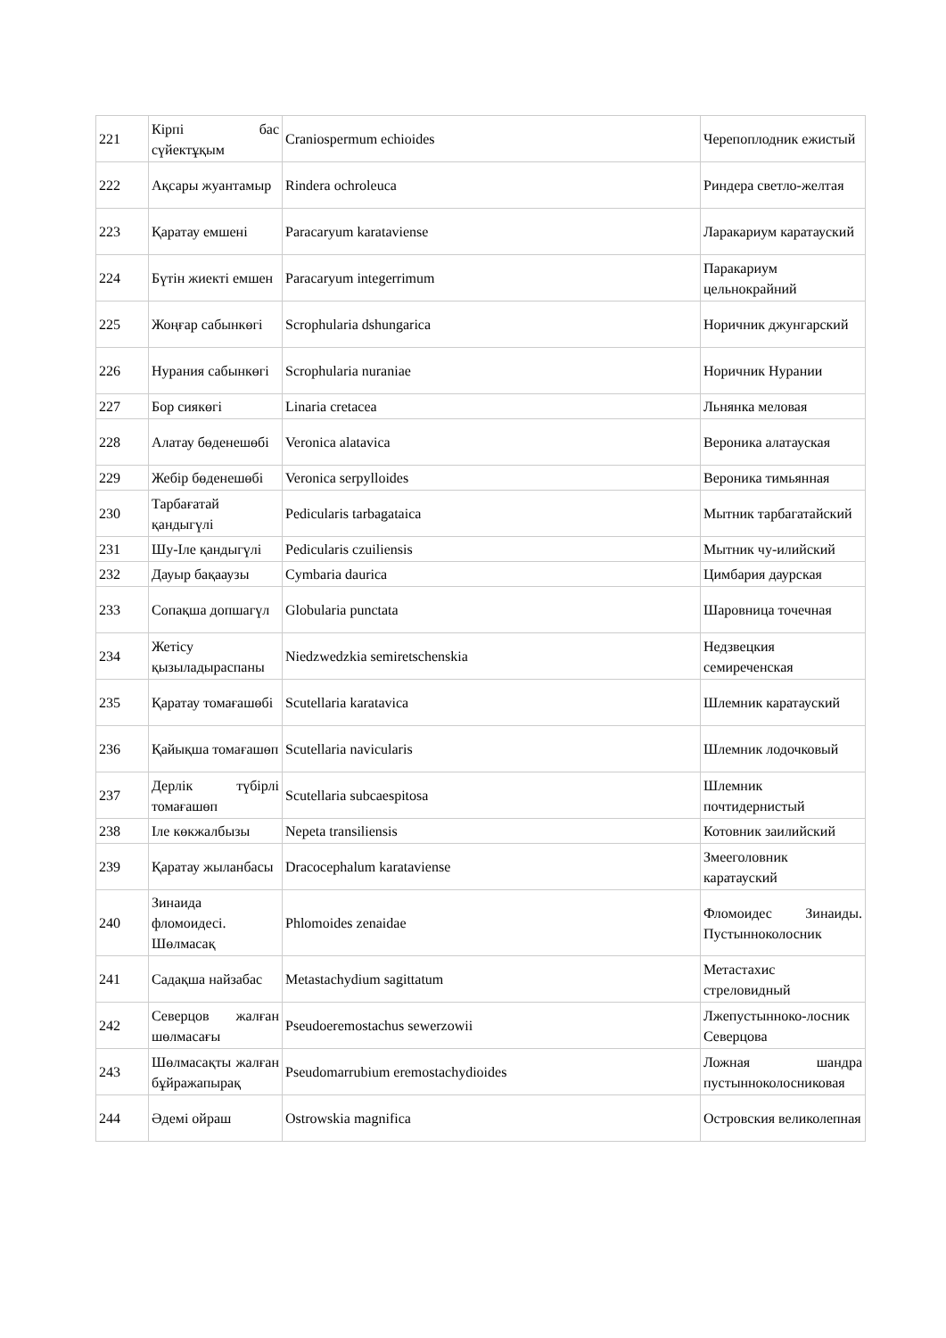| 221 | Кірпі бас сүйектұқым | Craniospermum echioides | Черепоплодник ежистый |
| 222 | Ақсары жуантамыр | Rindera ochroleuca | Риндера светло-желтая |
| 223 | Қаратау емшені | Paracaryum karataviense | Ларакариум каратауский |
| 224 | Бүтін жиекті емшен | Paracaryum integerrimum | Паракариум цельнокрайний |
| 225 | Жоңғар сабынкөгі | Scrophularia dshungarica | Норичник джунгарский |
| 226 | Нурания сабынкөгі | Scrophularia nuraniae | Норичник Нурании |
| 227 | Бор сиякөгі | Linaria cretacea | Льнянка меловая |
| 228 | Алатау бөденешөбі | Veronica alatavica | Вероника алатауская |
| 229 | Жебір бөденешөбі | Veronica serpylloides | Вероника тимьянная |
| 230 | Тарбағатай қандыгүлі | Pedicularis tarbagataica | Мытник тарбагатайский |
| 231 | Шу-Іле қандыгүлі | Pedicularis czuiliensis | Мытник чу-илийский |
| 232 | Дауыр бақааузы | Cymbaria daurica | Цимбария даурская |
| 233 | Сопақша допшагүл | Globularia punctata | Шаровница точечная |
| 234 | Жетісу қызыладыраспаны | Niedzwedzkia semiretschenskia | Недзвецкия семиреченская |
| 235 | Қаратау томағашөбі | Scutellaria karatavica | Шлемник каратауский |
| 236 | Қайықша томағашөп | Scutellaria navicularis | Шлемник лодочковый |
| 237 | Дерлік түбірлі томағашөп | Scutellaria subcaespitosa | Шлемник почтидернистый |
| 238 | Іле көкжалбызы | Nepeta transiliensis | Котовник заилийский |
| 239 | Қаратау жыланбасы | Dracocephalum karataviense | Змееголовник каратауский |
| 240 | Зинаида фломоидесі. Шөлмасақ | Phlomoides zenaidae | Фломоидес Зинаиды. Пустынноколосник |
| 241 | Садақша найзабас | Metastachydium sagittatum | Метастахис стреловидный |
| 242 | Северцов жалған шөлмасағы | Pseudoeremostachus sewerzowii | Лжепустынноко-лосник Северцова |
| 243 | Шөлмасақты жалған бұйражапырақ | Pseudomarrubium eremostachydioides | Ложная шандра пустынноколосниковая |
| 244 | Әдемі ойраш | Ostrowskia magnifica | Островския великолепная |